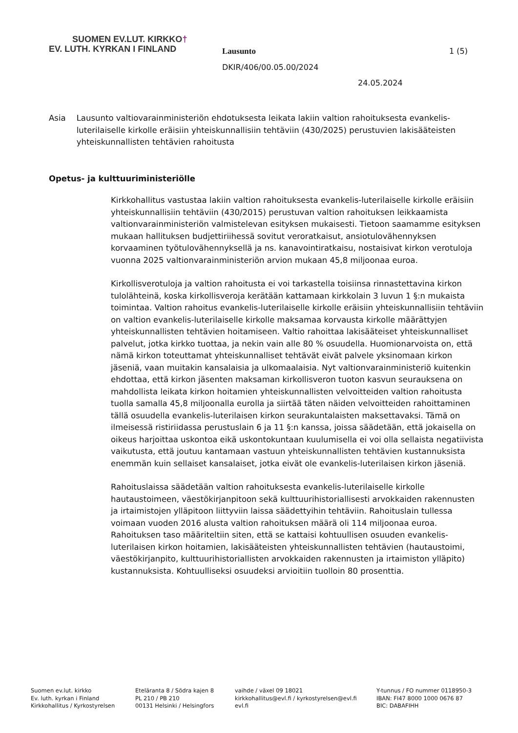SUOMEN EV.LUT. KIRKKO†
EV. LUTH. KYRKAN I FINLAND
Lausunto 1 (5)
DKIR/406/00.05.00/2024
24.05.2024
Asia Lausunto valtiovarainministeriön ehdotuksesta leikata lakiin valtion rahoituksesta evankelis-luterilaiselle kirkolle eräisiin yhteiskunnallisiin tehtäviin (430/2025) perustuvien lakisääteisten yhteiskunnallisten tehtävien rahoitusta
Opetus- ja kulttuuriministeriölle
Kirkkohallitus vastustaa lakiin valtion rahoituksesta evankelis-luterilaiselle kirkolle eräisiin yhteiskunnallisiin tehtäviin (430/2015) perustuvan valtion rahoituksen leikkaamista valtionvarainministeriön valmistelevan esityksen mukaisesti. Tietoon saamamme esityksen mukaan hallituksen budjettiriihessä sovitut veroratkaisut, ansiotulovähennyksen korvaaminen työtulovähennyksellä ja ns. kanavointiratkaisu, nostaisivat kirkon verotuloja vuonna 2025 valtionvarainministeriön arvion mukaan 45,8 miljoonaa euroa.
Kirkollisverotuloja ja valtion rahoitusta ei voi tarkastella toisiinsa rinnastettavina kirkon tulolähteinä, koska kirkollisveroja kerätään kattamaan kirkkolain 3 luvun 1 §:n mukaista toimintaa. Valtion rahoitus evankelis-luterilaiselle kirkolle eräisiin yhteiskunnallisiin tehtäviin on valtion evankelis-luterilaiselle kirkolle maksamaa korvausta kirkolle määrättyjen yhteiskunnallisten tehtävien hoitamiseen. Valtio rahoittaa lakisääteiset yhteiskunnalliset palvelut, jotka kirkko tuottaa, ja nekin vain alle 80 % osuudella. Huomionarvoista on, että nämä kirkon toteuttamat yhteiskunnalliset tehtävät eivät palvele yksinomaan kirkon jäseniä, vaan muitakin kansalaisia ja ulkomaalaisia. Nyt valtionvarainministeriö kuitenkin ehdottaa, että kirkon jäsenten maksaman kirkollisveron tuoton kasvun seurauksena on mahdollista leikata kirkon hoitamien yhteiskunnallisten velvoitteiden valtion rahoitusta tuolla samalla 45,8 miljoonalla eurolla ja siirtää täten näiden velvoitteiden rahoittaminen tällä osuudella evankelis-luterilaisen kirkon seurakuntalaisten maksettavaksi. Tämä on ilmeisessä ristiriidassa perustuslain 6 ja 11 §:n kanssa, joissa säädetään, että jokaisella on oikeus harjoittaa uskontoa eikä uskontokuntaan kuulumisella ei voi olla sellaista negatiivista vaikutusta, että joutuu kantamaan vastuun yhteiskunnallisten tehtävien kustannuksista enemmän kuin sellaiset kansalaiset, jotka eivät ole evankelis-luterilaisen kirkon jäseniä.
Rahoituslaissa säädetään valtion rahoituksesta evankelis-luterilaiselle kirkolle hautaustoimeen, väestökirjanpitoon sekä kulttuurihistoriallisesti arvokkaiden rakennusten ja irtaimistojen ylläpitoon liittyviin laissa säädettyihin tehtäviin. Rahoituslain tullessa voimaan vuoden 2016 alusta valtion rahoituksen määrä oli 114 miljoonaa euroa. Rahoituksen taso määriteltiin siten, että se kattaisi kohtuullisen osuuden evankelis-luterilaisen kirkon hoitamien, lakisääteisten yhteiskunnallisten tehtävien (hautaustoimi, väestökirjanpito, kulttuurihistoriallisten arvokkaiden rakennusten ja irtaimiston ylläpito) kustannuksista. Kohtuulliseksi osuudeksi arvioitiin tuolloin 80 prosenttia.
Suomen ev.lut. kirkko
Ev. luth. kyrkan i Finland
Kirkkohallitus / Kyrkostyrelsen
Eteläranta 8 / Södra kajen 8
PL 210 / PB 210
00131 Helsinki / Helsingfors
vaihde / växel 09 18021
kirkkohallitus@evl.fi / kyrkostyrelsen@evl.fi
evl.fi
Y-tunnus / FO nummer 0118950-3
IBAN: FI47 8000 1000 0676 87
BIC: DABAFIHH